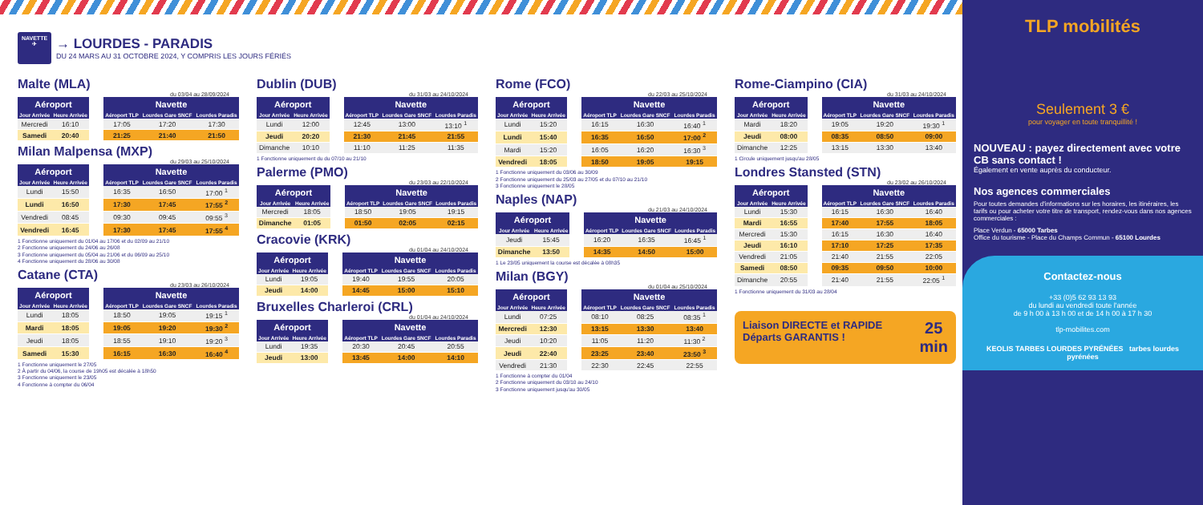NAVETTE
✈
→ LOURDES - PARADIS
DU 24 MARS AU 31 OCTOBRE 2024, Y COMPRIS LES JOURS FÉRIÉS
Malte (MLA)
du 03/04 au 28/09/2024
| Aéroport | | | Navette | | |
| Jour Arrivée | Heure Arrivée | | Aéroport TLP | Lourdes Gare SNCF | Lourdes Paradis |
| Mercredi | 16:10 | | 17:05 | 17:20 | 17:30 |
| Samedi | 20:40 | | 21:25 | 21:40 | 21:50 |
Milan Malpensa (MXP)
du 29/03 au 25/10/2024
| Aéroport | | | Navette | | |
| Jour Arrivée | Heure Arrivée | | Aéroport TLP | Lourdes Gare SNCF | Lourdes Paradis |
| Lundi | 15:50 | | 16:35 | 16:50 | 17:00 <sup>1</sup> |
| Lundi | 16:50 | | 17:30 | 17:45 | 17:55 <sup>2</sup> |
| Vendredi | 08:45 | | 09:30 | 09:45 | 09:55 <sup>3</sup> |
| Vendredi | 16:45 | | 17:30 | 17:45 | 17:55 <sup>4</sup> |
1 Fonctionne uniquement du 01/04 au 17/06 et du 02/09 au 21/10
2 Fonctionne uniquement du 24/06 au 26/08
3 Fonctionne uniquement du 05/04 au 21/06 et du 06/09 au 25/10
4 Fonctionne uniquement du 28/06 au 30/08
Catane (CTA)
du 23/03 au 26/10/2024
| Aéroport | | | Navette | | |
| Jour Arrivée | Heure Arrivée | | Aéroport TLP | Lourdes Gare SNCF | Lourdes Paradis |
| Lundi | 18:05 | | 18:50 | 19:05 | 19:15 <sup>1</sup> |
| Mardi | 18:05 | | 19:05 | 19:20 | 19:30 <sup>2</sup> |
| Jeudi | 18:05 | | 18:55 | 19:10 | 19:20 <sup>3</sup> |
| Samedi | 15:30 | | 16:15 | 16:30 | 16:40 <sup>4</sup> |
1 Fonctionne uniquement le 27/05
2 À partir du 04/06, la course de 19h05 est décalée à 18h50
3 Fonctionne uniquement le 23/05
4 Fonctionne à compter du 06/04
Dublin (DUB)
du 31/03 au 24/10/2024
| Aéroport | | | Navette | | |
| Jour Arrivée | Heure Arrivée | | Aéroport TLP | Lourdes Gare SNCF | Lourdes Paradis |
| Lundi | 12:00 | | 12:45 | 13:00 | 13:10 <sup>1</sup> |
| Jeudi | 20:20 | | 21:30 | 21:45 | 21:55 |
| Dimanche | 10:10 | | 11:10 | 11:25 | 11:35 |
1 Fonctionne uniquement du du 07/10 au 21/10
Palerme (PMO)
du 23/03 au 22/10/2024
| Aéroport | | | Navette | | |
| Jour Arrivée | Heure Arrivée | | Aéroport TLP | Lourdes Gare SNCF | Lourdes Paradis |
| Mercredi | 18:05 | | 18:50 | 19:05 | 19:15 |
| Dimanche | 01:05 | | 01:50 | 02:05 | 02:15 |
Cracovie (KRK)
du 01/04 au 24/10/2024
| Aéroport | | | Navette | | |
| Jour Arrivée | Heure Arrivée | | Aéroport TLP | Lourdes Gare SNCF | Lourdes Paradis |
| Lundi | 19:05 | | 19:40 | 19:55 | 20:05 |
| Jeudi | 14:00 | | 14:45 | 15:00 | 15:10 |
Bruxelles Charleroi (CRL)
du 01/04 au 24/10/2024
| Aéroport | | | Navette | | |
| Jour Arrivée | Heure Arrivée | | Aéroport TLP | Lourdes Gare SNCF | Lourdes Paradis |
| Lundi | 19:35 | | 20:30 | 20:45 | 20:55 |
| Jeudi | 13:00 | | 13:45 | 14:00 | 14:10 |
Rome (FCO)
du 22/03 au 25/10/2024
| Aéroport | | | Navette | | |
| Jour Arrivée | Heure Arrivée | | Aéroport TLP | Lourdes Gare SNCF | Lourdes Paradis |
| Lundi | 15:20 | | 16:15 | 16:30 | 16:40 <sup>1</sup> |
| Lundi | 15:40 | | 16:35 | 16:50 | 17:00 <sup>2</sup> |
| Mardi | 15:20 | | 16:05 | 16:20 | 16:30 <sup>3</sup> |
| Vendredi | 18:05 | | 18:50 | 19:05 | 19:15 |
1 Fonctionne uniquement du 03/06 au 30/09
2 Fonctionne uniquement du 25/03 au 27/05 et du 07/10 au 21/10
3 Fonctionne uniquement le 28/05
Naples (NAP)
du 21/03 au 24/10/2024
| Aéroport | | | Navette | | |
| Jour Arrivée | Heure Arrivée | | Aéroport TLP | Lourdes Gare SNCF | Lourdes Paradis |
| Jeudi | 15:45 | | 16:20 | 16:35 | 16:45 <sup>1</sup> |
| Dimanche | 13:50 | | 14:35 | 14:50 | 15:00 |
1 Le 23/05 uniquement la course est décalée à 08h35
Milan (BGY)
du 01/04 au 25/10/2024
| Aéroport | | | Navette | | |
| Jour Arrivée | Heure Arrivée | | Aéroport TLP | Lourdes Gare SNCF | Lourdes Paradis |
| Lundi | 07:25 | | 08:10 | 08:25 | 08:35 <sup>1</sup> |
| Mercredi | 12:30 | | 13:15 | 13:30 | 13:40 |
| Jeudi | 10:20 | | 11:05 | 11:20 | 11:30 <sup>2</sup> |
| Jeudi | 22:40 | | 23:25 | 23:40 | 23:50 <sup>3</sup> |
| Vendredi | 21:30 | | 22:30 | 22:45 | 22:55 |
1 Fonctionne à compter du 01/04
2 Fonctionne uniquement du 03/10 au 24/10
3 Fonctionne uniquement jusqu'au 30/05
Rome-Ciampino (CIA)
du 31/03 au 24/10/2024
| Aéroport | | | Navette | | |
| Jour Arrivée | Heure Arrivée | | Aéroport TLP | Lourdes Gare SNCF | Lourdes Paradis |
| Mardi | 18:20 | | 19:05 | 19:20 | 19:30 <sup>1</sup> |
| Jeudi | 08:00 | | 08:35 | 08:50 | 09:00 |
| Dimanche | 12:25 | | 13:15 | 13:30 | 13:40 |
1 Circule uniquement jusqu'au 28/05
Londres Stansted (STN)
du 23/02 au 26/10/2024
| Aéroport | | | Navette | | |
| Jour Arrivée | Heure Arrivée | | Aéroport TLP | Lourdes Gare SNCF | Lourdes Paradis |
| Lundi | 15:30 | | 16:15 | 16:30 | 16:40 |
| Mardi | 16:55 | | 17:40 | 17:55 | 18:05 |
| Mercredi | 15:30 | | 16:15 | 16:30 | 16:40 |
| Jeudi | 16:10 | | 17:10 | 17:25 | 17:35 |
| Vendredi | 21:05 | | 21:40 | 21:55 | 22:05 |
| Samedi | 08:50 | | 09:35 | 09:50 | 10:00 |
| Dimanche | 20:55 | | 21:40 | 21:55 | 22:05 <sup>1</sup> |
1 Fonctionne uniquement du 31/03 au 28/04
Liaison DIRECTE et RAPIDE
Départs GARANTIS !
25
min
TLP mobilités
Seulement 3 €
pour voyager en toute tranquillité !
NOUVEAU : payez directement avec votre CB sans contact !
Également en vente auprès du conducteur.
Nos agences commerciales
Pour toutes demandes d'informations sur les horaires, les itinéraires, les tarifs ou pour acheter votre titre de transport, rendez-vous dans nos agences commerciales :
Place Verdun - 65000 Tarbes
Office du tourisme - Place du Champs Commun - 65100 Lourdes
Contactez-nous
+33 (0)5 62 93 13 93
du lundi au vendredi toute l'année
de 9 h 00 à 13 h 00 et de 14 h 00 à 17 h 30
tlp-mobilites.com
KEOLIS TARBES LOURDES PYRÉNÉES tarbes lourdes pyrénées